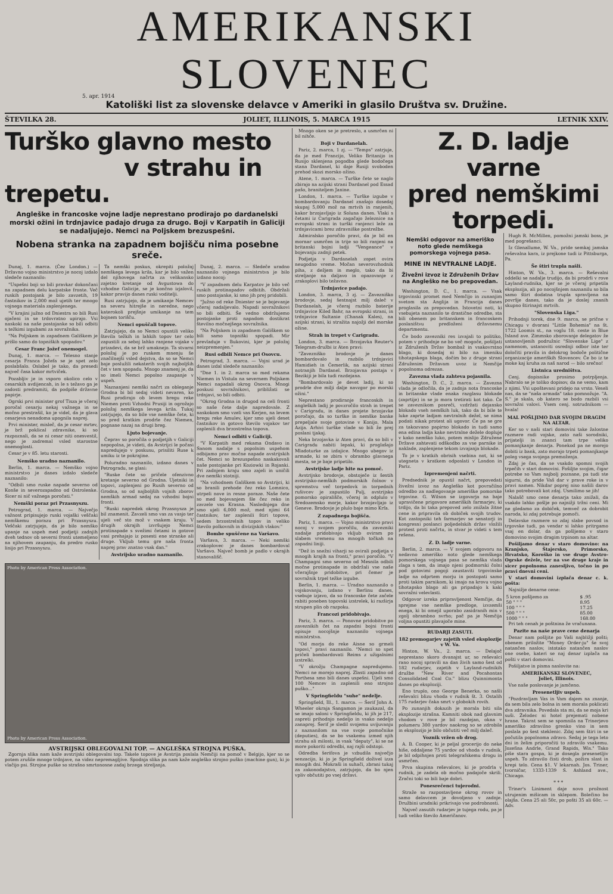AMERIKANSKI SLOVENEC
5. apr. 1914
Katoliški list za slovenske delavce v Ameriki in glasilo Društva sv. Družine.
ŠTEVILKA 28. JOLIET, ILLINOIS, 5. MARCA 1915 LETNIK XXIV.
Turško glavno mesto
v strahu in trepetu.
Angleške in francoske vojne ladje neprestano prodirajo po dardanelski morski ožini in trdnjavice padajo druga za drugo. Boji v Karpatih in Galiciji se nadaljujejo. Nemci na Poljskem brezuspešni.
Nobena stranka na zapadnem bojišču nima posebne sreče.
Dunaj, 1. marca. (Čez London.) — Državno vojno ministrstvo je nocoj izdalo sledeče naznanilo:
"Uspešni boji so bili pravkar dokončani na zapadnem delu karpatske fronte. Več ruskih postojank je bilo zavzetih, 19 častnikov in 2,000 mož ujetih ter mnogo vojnega materiala zaplenjenega.
"V krajini južno od Dniestra so bili Rusi ojačeni in se trdovratno upirajo. Vsi naskoki na naše postojanke so bili odbiti s težkimi izgubami za sovražnika.
"Na Poljskem in zapadnem Gališkem je prišlo samo do topniških spopadov."
Cesar Franc Jožef onemogel.
Dunaj, 1. marca. — Telesno stanje cesarja Franca Jožefa se je spet zelo poslabšalo. Oslabel je tako, da presedi največ časa kakor mrtviček.
Pozabljiv je in vsporo okolico celo v cesarskih avdijencah, in le s težavo ga je zadosti predramiti, da podpiše državne papirje.
Ogrski prvi minister grof Tisza je včeraj poročal cesarju nekaj važnega in se močno prestrašil, ko je videl, da je glava cesarjeva nenadoma upognila naprej.
Prvi minister, misleč, da je cesar mrtev, je brž poklical zdravnike, ki so razpoznali, da se ni cesar niti onesvestil, nego je zadremal vsled starostne onemoglosti.
Cesar je v 85. letu starosti.
Nemško uradno naznanilo.
Berlin, 1. marca. — Nemško vojno ministrstvo je danes izdalo sledeče naznanilo:
"Odbili smo ruske napade severno od Konše in severozapadno od Ostrolenke. Sicer ni nič važnega poročati."
Nemški poraz pri Przasnyszu.
Petrograd, 1. marca. — Največjo važnost pripisujejo ruski vojaški veščaki nemškemu porazu pri Przasnyszu. Veščaki zatrjujejo, da je bilo nemško upanje na uspeh med podjetji zadnjih dveh tednov ob severni fronti utemeljeno na njihovem zaupanju, da predro rusko linijo pri Przasnyszu.
Ta nemški poskus, okrepiti položaj nemškega levega krila, kar je bilo važen del njihovega načrta za velikansko zajetno kretanje od Avgustowa do vzhodne Galicije, se je končno izjalovil, kakor pravijo danes ruski voditelji.
Rusi zatrjujejo, da je umikanje Nemcev na severu hitrejše in neredne, nego katerokoli prejšnje umikanje na tem bojnem torišču.
Nemci opuščali topove.
Zatrjujejo, da so Nemci opustili veliko števila težkih in lahkih topov ter celo zapustili za seboj lahko ranjene vojake v prizadevi, da se brž umaknejo. Ta stvarni položaj je po ruskem mnenju še značilnejši vsled dejstva, da so se Nemci baje poslužili nekaterih svojih najboljših čet v tem spopadu. Mnogo znamenj je, da so imeli Nemci popolno zaupanje v uspeh.
Naznanjeni nemški načrt za obleganje Grodna bi bil sedaj videti nevaren, ko Rusi prodirajo ob levem bregu reke Niemen proti Vzhodni Prusiji in ogrožajo položaj nemškega levega krila. Tukaj zatrjujejo, da so bile vse nemške čete, ki so pred kratkim prodrle čez Niemen, pognane nazaj na drugi breg.
Ljuto bojevanje.
Čeprav so poročila o podjetjih v Galiciji nepopolna, je videti, da Avstrijci le počasi napredujejo v poskusu, prisiliti Ruse k umiku iz te pokrajine.
Poluradno naznanilo, izdano danes v Petrogradu, se glasi:
"Ruske čete so pričele ofenzivno kretanje severno od Grodna. Ujetniki in topovi, zaplenjeni po Rusih severno od Grodna, so od najboljših vojnih zborov nemških armad sedaj na vzhodni bojni fronti.
"Ruski napredek okrog Przasnysza je bil znamenit. Zavzeli smo vas za vasjo ter ujeli več sto mož v vsakem kraju. V drugih okrajih izvršujejo Nemci protinapade s svežimi četami in gotove vasi prehajajo iz posesti ene stranke ali druge. Vkljub temu gre naša fronta naprej prav znatno vsak dan."
Avstrijsko uradno naznanilo.
Dunaj, 2. marca. — Sledeče uradno naznanilo vojnega ministrstva je bilo izdano nocoj:
"V zapadnem delu Karpatov je bilo več ruskih protinapadov odbitih. Obdržali smo postojanke, ki smo jih prej pridobili.
"Južno od reke Dniester se je bojevanje včeraj nadaljevalo. Napadi sovražnikovi so bili odbiti. Še vedno obdržujemo postojanke proti napadom dostikrat številno močnejšega sovražnika.
"Na Poljskem in zapadnem Gališkem so bili samo topniški spopadi. Mir prevladuje v Bukovini, kjer je položaj neizpremenjen."
Rusi odbili Nemce pri Osovcu.
Petrograd, 3. marca. — Vojni urad je danes izdal sledeče naznanilo:
"Dne 1. in 2. marca so med rekama Niemen in Vistula na severnem Poljskem Nemci napadali okrog Osovca. Mnogi poskusi sovražnikovi, približati se trdnjavi, so bili odbiti.
"Okrog Grodna in drugod na celi fronti so naše čete dalje napredovale. Z naskokom smo vzeli vas Kerjen, na levem bregu reke Amulev, kjer smo ujeli deset častnikov in gotovo število vojakov ter zaplenili dva brzostrelna topova.
Nemci odbiti v Galiciji.
"V Karpatih med rekama Ondavo in Sanom nadalje s popolnim uspehom odbijamo prav močne napade avstrijskih čet. Nemci so brezuspešno naskakovali naše postojanke pri Koziowki in Rojanki. Pri zadnjem kraju smo zajeli in uničili dve nemški stotniji.
"Na vzhodnem Gališkem so Avstrijci, ki so branili prehode čez reko Lomnico, utrpeli nove in resne poraze. Naše čete so med bojevanjem šle čez reko in zavzele vas Krasna. Naslednjega dne smo ujeli 6,000 mož, med njimi 64 častnikov, ter zaplenili štiri topove, sedem brzostrelnih topov in veliko število polkovnih in divizijskih vlakov."
Bombe spuščene na Varšavo.
Varšava, 3. marca. — Neki nemški zrakoplovec je danes bombardoval Varšavo. Največ bomb je padlo v okrajih stanovališč.
Photo by American Press Association.
Photo by American Press Association.
AVSTRIJSKI OBLEGOVALNI TOP. — ANGLEŠKA STROJNA PUŠKA.
Zgornja slika nam kaže avstrijski oblegovalni top. Takele topove je Avstrija poslala Nemčiji na pomoč v Belgijo, kjer so se potem zrušile mnoge trdnjave, na videz nepremagljive. Spodnja slika pa nam kaže angleško strojno puško (machine gun), ki jo vlačijo psi. Strojne puške so strašno smrtonosne zadaj brzega streljanja.
Mnogo oken se je pretreslo, a usmrčen ni bil nihče.
Boji v Dardanelah.
Pariz, 2. marca, 1 zj. — "Temps" zatrjuje, da je med Francijo, Veliko Britanijo in Rusijo sklenjena pogodba glede bodočega stana Dardanel, ki daje Rusiji svoboden prehod skozi morsko ožino.
Atene, 1. marca. — Turške čete se naglo zbirajo na azijski strani Dardanel pod Essad pašo, braniteljem Janine.
London, 1. marca. — Turške izgube v bombardovanju Dardanel znašajo dosedaj skupaj 5,000 mož na mrtvih in ranjenih, kakor brzojavljajo iz Soluna danes. Vlaki s četami iz Carigrada zagačajo železnice na evropski strani in turški ranjenci leže za trdnjavicami brez zdravniške postrežbe.
Admiralsko poročilo pravi, da je bil en mornar usmrčen in trije so bili ranjeni na britanski bojni ladji "Vengeance" v bojevanju zadnji petek.
Podjetja v Dardanelah zopet ovira neugodno vreme. Močan severovzhodnik piha, z dežjem in meglo, tako da bi streljanje na daljavo in opazovanje z zrakoplovi bilo težavno.
Trdnjavice padajo.
London, 3. marca, 3 zj. — Zavezniško brodovje, sedaj šestnajst milj daleč v Dardanelah, je včeraj razbilo baterije trdnjavice Kiled Bahr, na evropski strani, in trdnjavice Sultanie (Chanak Kales), na azijski strani, ki stražita najožji del morske ožine.
Strah in trepet v Carigradu.
London, 3. marca. — Brzojavka Reuter's Telegram-družbi iz Aten pravi:
"Zavezniško brodovje je danes bombardovalo in razbilo trdnjavici Hamidieh in Čemerlik, na azijski strani notranjih Dardanel. Brzojavna postaja v Bezikiji je bila tudi razdejana.
"Bombardovalo je devet ladij, ki so prodrle dve milji dalje navzgor po morski ožini."
Neprestano prodiranje francoskih in angleških ladij je povzročilo strah in trepet v Carigradu, in danes prejete brzojavke poročajo, da so turške in nemške banke prepeljale svoje gotovine v Konijo, Mala Azija. Arhivi turške vlade so bili že prej poslani tjakaj.
Neka brzojavka iz Aten pravi, da so bili v Carigradu nabiti lepaki, ki proglašajo Mladoturke za izdajice. Mnogo ubegov iz armade, ki se zbira v obrambo glavnega mesta, se je baje pripetilo.
Avstrijske ladje hite na pomoč.
Avstrijsko brodovje, obstoječe iz šestih avstrijsko-nemških podmorskih čolnov v spremstvu več torpedovk in torpednih rušivcev je zapustilo Pulj, avstrijsko pomorsko opirališče, včeraj in odplulo v Sredozemsko morje, kakor brzojavljajo iz Geneve. Brodovje je plulo baje mimo Krfa.
Z zapadnega bojišča.
Pariz, 1. marca. — Vojno ministrstvo pravi nocoj v svojem poročilu, da zavezniki nadalje pridobivajo vkljub oviram po slabem vremenu na mnogih točkah na zapadni liniji.
"Dež in snežni viharji so ovirali podjetja v mnogih krajih na fronti," pravi poročilo. "V Champagni smo severno od Mesnila odbili močne protinapade in obdržali vse naše včerajšnje pridobitve, pri čemer je sovražnik trpel težke izgube.
Berlin, 1. marca. — Uradno naznanilo o vojskovanju, izdano v Berlinu danes, vsebuje izjavo, da so francoske čete začele rabiti poseben topovski izstrelek, ki razširja strupen plin ob razpoku.
Francozi pridobivajo.
Pariz, 3. marca. — Ponovne pridobitve po zaveznikih čet na zapadni bojni fronti opisuje nocojšnje naznanilo vojnega ministrstva.
"Od morja do reke Aisne so grmeli topovi," pravi naznanilo. "Nemci so spet pričeli bombardovati Reims z užigalnimi izstrelki.
"V okrožju Champagne napredujemo. Nemci ne morejo naprej. Zlasti zapadno od Porthesa smo bili danes uspešni. Ujeli smo 100 Nemcev in zaplenili eno strojno puško..."
V Springfieldu "suhe" nedelje.
Springfield, Ill., 1. marca. — Šerif John A. Wheeler okraja Sangamon je zaukazal, da se imajo saloni v Springfieldu, ki jih je 217, zapreti prihodnjo nedeljo in vsako nedeljo zanaprej. Šerif je sledil svojemu uvijuvanju z naznanilom na vse svoje pomočnike (deputies), da se bo vsakemu izmed njih strahu ali milosti, in vsak "deputy", ki se ne more pokoriti odredbi, naj rajši odstopi.
Odredba šerifova je vzbudila največjo senzacijo, ki jo je Springfield doživel izza mnogih dni. Mokraši in suhači, zbrani tukaj za zakonodajstvo, zatrjujejo, da bo njen vpliv občutiti po vsej državi.
Z. D. ladje varne
pred nemškimi torpedi.
Nemški odgovor na ameriško noto glede nemškega pomorskega vojnega pasa.
MINE IN NEVTRALNE LADJE.
Živežni izvoz iz Združenih Držav na Angleško ne bo prepovedan.
Washington, D. C., 1. marca. — Vsak trgovinski promet med Nemčijo in zunanjim svetom sta Anglija in Francija danes proglasila za prepovedan. Istovetni noti, ki vsebujeta naznanilo te drastične odredbe, sta bili obenem po britanskem in francoskem poslaništvu predloženi državnemu departmentu.
Če bodo zavezniki res izvajali to politiko, potem v prihodnje ne bo več mogoče, pošiljati iz Združenih Držav bombaž in vsakovrstno blago, ki dosedaj ni bilo na imeniku tihotapskega blaga, dočim bo z druge strani Združenim Državam uvoz iz Nemčije popolnoma odrezan.
Zavezna vlada zahteva pojasnila.
Washington, D. C., 2. marca. — Zavezna vlada je odločila, da je zadnja nota francoske in britanske vlade enaka razglasu blokade (zaprtije) in se jo mora tretirati kot tako. Če se zaveznikom posreči, vzdržati dejansko blokado vseh nemških luk, tako da bi bile te luke zaprte ladjam nevtralnih dežel, se nima podati nikak protest ali ugovor. Če pa se gre za takozvano papirno blokado in tudi samo ena edina ladja kake nevtralne dežele dopluje v kako nemško luko, potem mislijo Združene Države zahtevati odškodbo za vse parnike in naklade, zaplenjene tekom izvajanja blokade.
To je v kratkih obrisih vsebina not, ki se utegneta v kratkem odposlati v London in Pariz.
Izpremenjeni načrti.
Predsednik je opustil načrt, prepovedati živežni izvoz na Angleško kot povračilno odredbo za nadlegovanje ameriške pomorske trgovine. G. Wilson se izgovarja na baje upravičene prigovore ameriških farmarjev, ki trdijo, da bi taka prepoved zelo znižala žitne cene in pripravila ob dobiček svojih trudov. Kot zastopniki teh farmarjev se senatorji in kongresni poslanci poljedelskih držav vložili protest proti načrtu, in stvar je videti s tem rešena.
Z. D. ladje varne.
Berlin, 2. marca. — V svojem odgovoru na nedavno ameriško noto glede nemškega pomorskega vojnega pasa se nemška vlada zlaga s tem, da imajo njeni podmorski čolni pod gotovimi pogoji zaustaviti trgovinske ladje na odprtem morju in postopati samo proti takim parnikom, ki imajo na krovu vojno tihotapsko blago ali ga pripadajo k kaki sovražni velevlasti.
Odgovor izreka pripravljenost Nemčije, da sprejme vse nemške predloge, izvzemši enega, ki bi omejil uporabo zasidranih min v zgolj obrambno svrho; pač pa je Nemčija voljna opustiti plavajoče mine.
RUDARJI ZASUTI.
182 premogarjev zajetih vsled eksplozije v W. Va.
Hinton, W. Va., 2. marca. — Delajoč neprestano skoro dvanajst ur, so reševalci rano nocoj spravili na dan živih samo šest od 182 rudarjev, zajetih v Layland-rudnikih družbe "New River and Pocahontas Consolidated Coal Co." blizu Quinnimonta danes po eksploziji.
Eno truplo, ono George Benerka, so našli reševalci blizu vhoda v rudnik št. 3. Ostalih 175 rudarjev čaka smrt v globokih rovih.
Po zunanjih dokazih je morala biti sila eksplozije strašna. Kamniti obok nad glavnim vhodom v rove je bil razdejan, okna v polumeru 300 yardov naokrog so se zdrobila in eksplozijo je bilo občutiti več milj daleč.
Voznik vržen ob drog.
A. B. Cooper, ki je peljal grocerijo do neke hiše, oddaljene 75 yardov od vhoda v rudnik, je bil odpihnjen proti telegrafskemu drogu in usmrčen.
Prva skupina reševalcev, ki je prodrla v rudnik, je zadela ob močno padajoče skrili. Zračni toki so bili baje dobri.
Ponesrečenci tujerodni.
Straže so razpostavljene okrog rovov in samo delavcem je dovoljeno v zadnje. Družbini uradniki prikrivajo vse podrobnosti.
Največ zasutih rudarjev je tujega rodu, pa je tudi veliko število Američanov.
Hugh R. McMillen, pomožni jamski boss, je med pogrešanci.
Iz Glenallume, W. Va., pride semkaj jamska reševalna kara, iz prejkone tudi iz Pittsburga, Pa.
Še štiri trupla našli.
Hinton, W. Va., 3. marca. — Reševalni oddelki se nadalje trudijo, da bi prodrli v rove Layland-rudnika, kjer se je včeraj pripetila eksplozija, ali po nocojšnjem naznanilu so bila samo štiri dodatna trupla spravljena na površje danes, tako da je doslej znanih skupno štirinajst mrtvih.
"Slovenska Liga."
Prihodnji torek, dne 9. marca, se prične v Chicagu v dvorani "Little Bohemia" na št. 1722 Loomis st., na voglu 18. ceste in Blue Island ave. Zimmsko zborovanje delegatov že ustanovljenih podružnic "Slovenske Lige" z namenom, ustanoviti osrednji odbor iste ter določiti pravila in delokrog bodoče politične organizacije ameriških Slovencev. Če bo iz te moke kaj kruha za naš narod — bilo srečno!
Listnica uredništva.
Cenj. dopisnike prosimo potrpljenja. Nabralo se je toliko dopisov, da ne vemo, kam z njimi. Vsi upoštevani pridejo na vrsto. Veseli nas, da se "naša armada" tako pomnožuje. "A. S." je skala, ob katero se bodo razbili vsi sovražni valovi. Vsem cenj. sotrudnikom — hvala!
MAL POŠLJIMO DAR SVOJIM DRAGIM NA ALTAR.
Ker so v naši stari domovini take žalostne razmere radi vojske, zato naši sorodniki, prijatelji in znanci tam trpe veliko pomanjkanje denarja. Ponekod pa ne morejo dobiti iz bank, zato morajo trpeti pomanjkanje poleg vsega svojega premoženja.
Zdaj je čas, da se vsakdo spomni svojih trpečih v stari domovini. Fošiljte svojim, čigar potrebe so Vam najbolj poznane, pa tudi ste sigurni, da pride Vaš dar v prave roke in v pravi namen. Nikdar poprej niso našili darov tako potrebovali kot zdaj. Usmilimo se jih!
Nalašč smo cene denarja tako znižali, da vsakdo lahko pošlje po najnižji tržni ceni. Mi ne gledamo za dobiček, temveč za dobrobit naroda, ki zdaj potrebuje pomoči.
Delavske razmere so zdaj slabe povsod in trgovske tudi, pa vendar si lahko pritrgamo vsaj en dolar, da ga pošljemo v staro domovino svojim dragim trpinom na altar.
Pošiljamo denar v staro domovino: na Kranjsko, Štajersko, Primorsko, Hrvatsko, Koroško in vse druge Avstro-Ogrske dežele, ter na vse druge kraje in sicer popolnoma zanesljivo, točno in po pravi dnevni ceni.
V stari domovini izplača denar c. k. pošta:
Najnižje denarne cene:
| 5 kron pošljemo za | $ .95 |
| 50 " " " | 8.95 |
| 100 " " " | 17.25 |
| 500 " " " | 85.00 |
| 1000 " " " | 168.00 |
Pri teh cenah je poštnina že vračunana.
Pazite na naše prave cene denarja
Denar nam pošljite po Vaši najbližji pošti; obenem priložite "Money Order-ju" še svoj natančen naslov, istotako natančen naslov one osebe, kateri se naj denar izplača na pošti v stari domovini.
Pošiljatve in pisma naslovite na:
AMERIKANSKI SLOVENEC,
Joliet, Illinois.
Vse naše poslovanje je jamčeno.
Presenetljiv uspeh.
"Pozdravljam Vas in Vam dajem na znanje, da sem bila zelo bolna in sem morala poklicati dva zdravnika. Povedala sta mi, da se moja kri suši. Želodec ni hotel prejemati nobene hrane. Takrat sem se spomnila na Trinerjevo ameriško zdravilno grenko vino in sem poslala po šest steklenic. Zdaj sem štiri in se počutila popolnoma zdravo. Sedaj je tega leto dni in želim priporočiti to zdravilo vsakemu. Jozefina Andrle, Grand Rapids, Wis." Tako piše stara gospa, ki je dosegla presenetljiv uspeh. To zdravilo čisti drob, požira slast in krepi telo. Cena $1. V lekarnah. Jos. Triner, tvorničar, 1333-1339 S. Ashland ave., Chicago.
* * *
Triner's Liniment daje novo prožnost utrujenim mišicam in sklepom. Bolečino bo olajša. Cena 25 ali 50c, po pošti 35 ali 60c. — Adv.